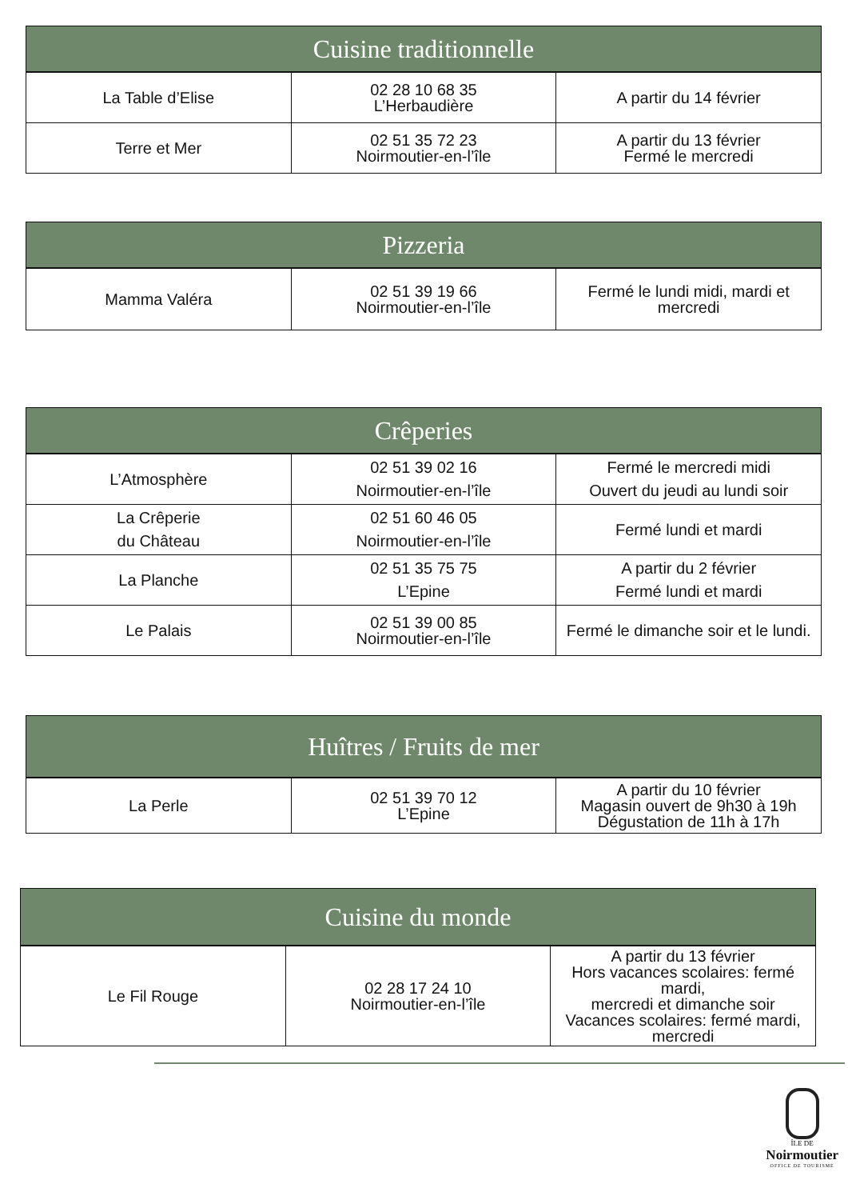| Cuisine traditionnelle | | |
| --- | --- | --- |
| La Table d’Elise | 02 28 10 68 35 L’Herbaudière | A partir du 14 février |
| Terre et Mer | 02 51 35 72 23 Noirmoutier-en-l’île | A partir du 13 février Fermé le mercredi |
| Pizzeria | | |
| --- | --- | --- |
| Mamma Valéra | 02 51 39 19 66 Noirmoutier-en-l’île | Fermé le lundi midi, mardi et mercredi |
| Crêperies | | |
| --- | --- | --- |
| L’Atmosphère | 02 51 39 02 16 Noirmoutier-en-l’île | Fermé le mercredi midi Ouvert du jeudi au lundi soir |
| La Crêperie du Château | 02 51 60 46 05 Noirmoutier-en-l’île | Fermé lundi et mardi |
| La Planche | 02 51 35 75 75 L’Epine | A partir du 2 février Fermé lundi et mardi |
| Le Palais | 02 51 39 00 85 Noirmoutier-en-l’île | Fermé le dimanche soir et le lundi. |
| Huîtres / Fruits de mer | | |
| --- | --- | --- |
| La Perle | 02 51 39 70 12 L’Epine | A partir du 10 février Magasin ouvert de 9h30 à 19h Dégustation de 11h à 17h |
| Cuisine du monde | | |
| --- | --- | --- |
| Le Fil Rouge | 02 28 17 24 10 Noirmoutier-en-l’île | A partir du 13 février Hors vacances scolaires: fermé mardi, mercredi et dimanche soir Vacances scolaires: fermé mardi, mercredi |
ÎLE DE
Noirmoutier
OFFICE DE TOURISME